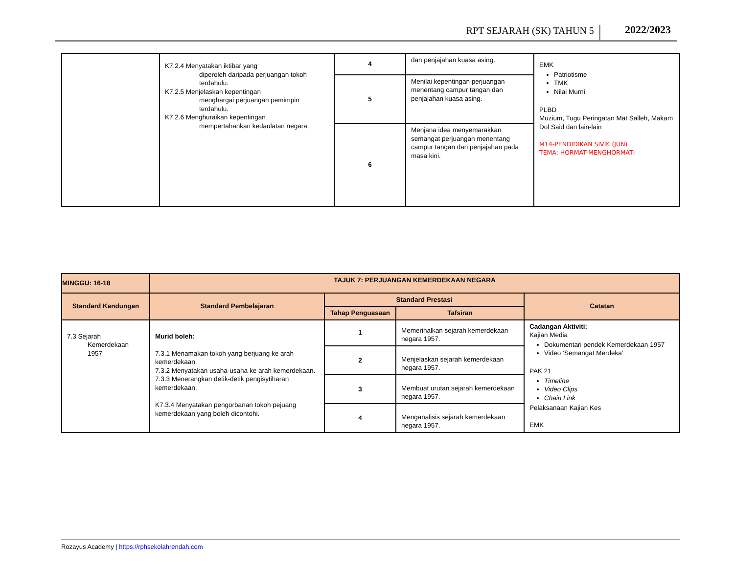RPT SEJARAH (SK) TAHUN 5 2022/2023
| | K7.2.4 Menyatakan iktibar yang diperoleh daripada perjuangan tokoh terdahulu. K7.2.5 Menjelaskan kepentingan menghargai perjuangan pemimpin terdahulu. K7.2.6 Menghuraikan kepentingan mempertahankan kedaulatan negara. | 4 | dan penjajahan kuasa asing. | EMK Patriotisme TMK Nilai Murni PLBD Muzium, Tugu Peringatan Mat Salleh, Makam Dol Said dan lain-lain M14-PENDIDIKAN SIVIK (JUN) TEMA: HORMAT-MENGHORMATI |
| | | 5 | Menilai kepentingan perjuangan menentang campur tangan dan penjajahan kuasa asing. | |
| | | 6 | Menjana idea menyemarakkan semangat perjuangan menentang campur tangan dan penjajahan pada masa kini. | |
| MINGGU: 16-18 | TAJUK 7: PERJUANGAN KEMERDEKAAN NEGARA | | | |
| --- | --- | --- | --- | --- |
| Standard Kandungan | Standard Pembelajaran | Standard Prestasi | | Catatan |
| | | Tahap Penguasaan | Tafsiran | |
| 7.3 Sejarah Kemerdekaan 1957 | Murid boleh: 7.3.1 Menamakan tokoh yang berjuang ke arah kemerdekaan. 7.3.2 Menyatakan usaha-usaha ke arah kemerdekaan. 7.3.3 Menerangkan detik-detik pengisytiharan kemerdekaan. K7.3.4 Menyatakan pengorbanan tokoh pejuang kemerdekaan yang boleh dicontohi. | 1 | Memerihalkan sejarah kemerdekaan negara 1957. | Cadangan Aktiviti: Kajian Media Dokumentari pendek Kemerdekaan 1957 Video ‘Semangat Merdeka’ PAK 21 Timeline Video Clips Chain Link Pelaksanaan Kajian Kes EMK |
| | | 2 | Menjelaskan sejarah kemerdekaan negara 1957. | |
| | | 3 | Membuat urutan sejarah kemerdekaan negara 1957. | |
| | | 4 | Menganalisis sejarah kemerdekaan negara 1957. | |
Rozayus Academy | https://rphsekolahrendah.com